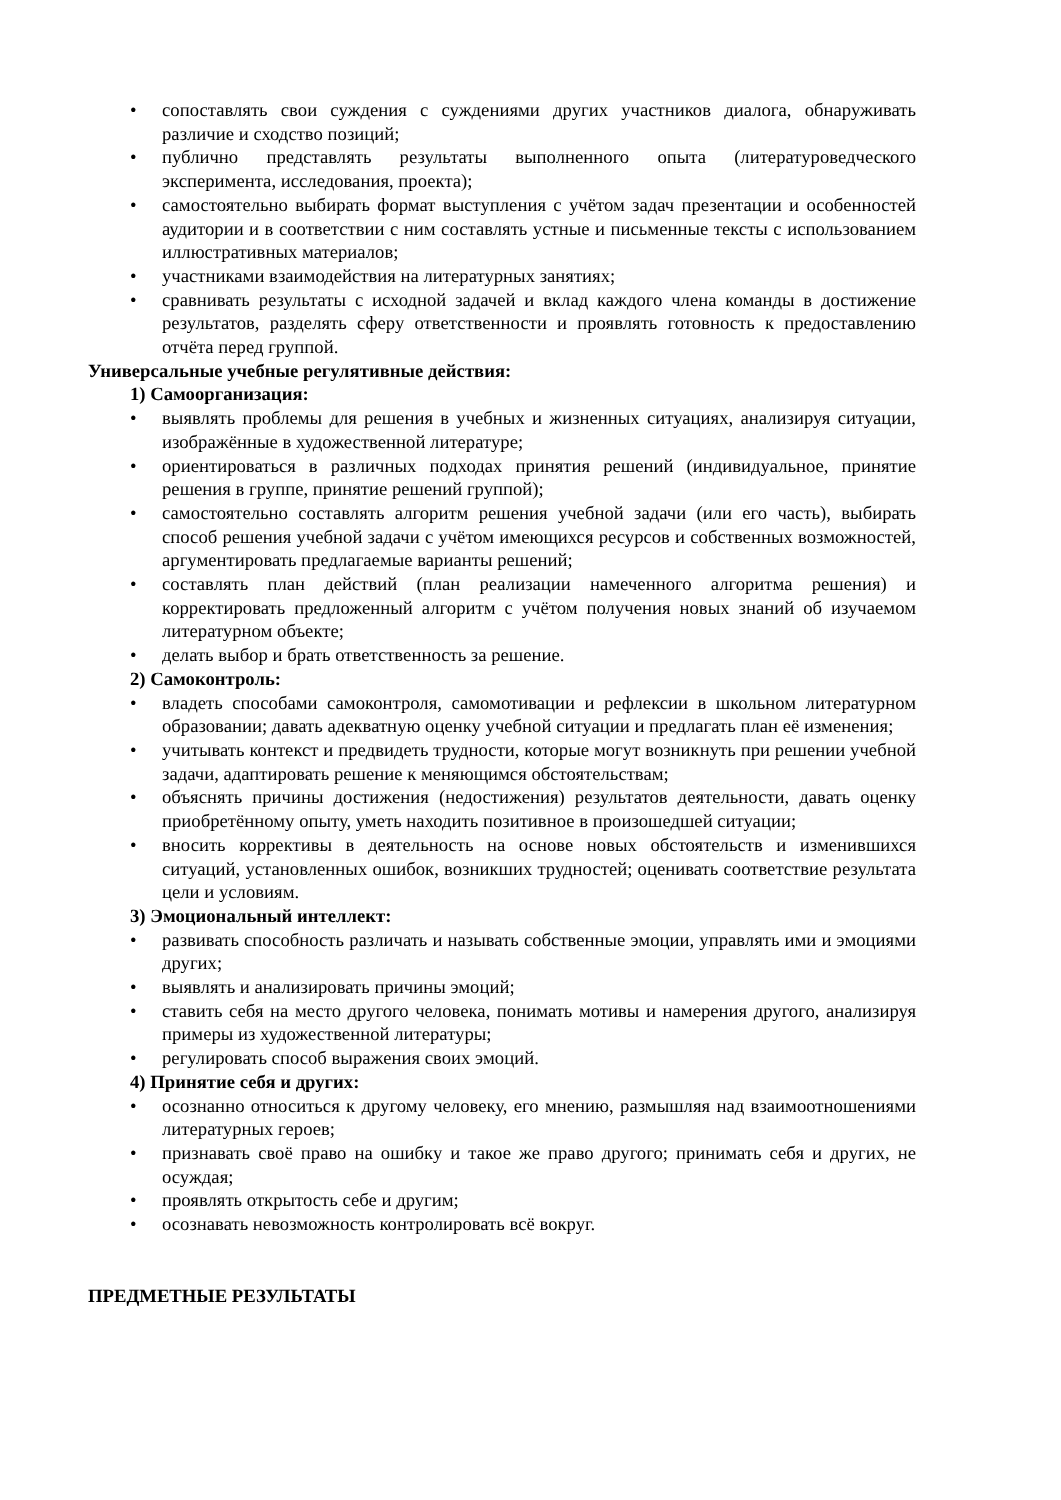• сопоставлять свои суждения с суждениями других участников диалога, обнаруживать различие и сходство позиций;
• публично представлять результаты выполненного опыта (литературоведческого эксперимента, исследования, проекта);
• самостоятельно выбирать формат выступления с учётом задач презентации и особенностей аудитории и в соответствии с ним составлять устные и письменные тексты с использованием иллюстративных материалов;
• участниками взаимодействия на литературных занятиях;
• сравнивать результаты с исходной задачей и вклад каждого члена команды в достижение результатов, разделять сферу ответственности и проявлять готовность к предоставлению отчёта перед группой.
Универсальные учебные регулятивные действия:
1) Самоорганизация:
• выявлять проблемы для решения в учебных и жизненных ситуациях, анализируя ситуации, изображённые в художественной литературе;
• ориентироваться в различных подходах принятия решений (индивидуальное, принятие решения в группе, принятие решений группой);
• самостоятельно составлять алгоритм решения учебной задачи (или его часть), выбирать способ решения учебной задачи с учётом имеющихся ресурсов и собственных возможностей, аргументировать предлагаемые варианты решений;
• составлять план действий (план реализации намеченного алгоритма решения) и корректировать предложенный алгоритм с учётом получения новых знаний об изучаемом литературном объекте;
• делать выбор и брать ответственность за решение.
2) Самоконтроль:
• владеть способами самоконтроля, самомотивации и рефлексии в школьном литературном образовании; давать адекватную оценку учебной ситуации и предлагать план её изменения;
• учитывать контекст и предвидеть трудности, которые могут возникнуть при решении учебной задачи, адаптировать решение к меняющимся обстоятельствам;
• объяснять причины достижения (недостижения) результатов деятельности, давать оценку приобретённому опыту, уметь находить позитивное в произошедшей ситуации;
• вносить коррективы в деятельность на основе новых обстоятельств и изменившихся ситуаций, установленных ошибок, возникших трудностей; оценивать соответствие результата цели и условиям.
3) Эмоциональный интеллект:
• развивать способность различать и называть собственные эмоции, управлять ими и эмоциями других;
• выявлять и анализировать причины эмоций;
• ставить себя на место другого человека, понимать мотивы и намерения другого, анализируя примеры из художественной литературы;
• регулировать способ выражения своих эмоций.
4) Принятие себя и других:
• осознанно относиться к другому человеку, его мнению, размышляя над взаимоотношениями литературных героев;
• признавать своё право на ошибку и такое же право другого; принимать себя и других, не осуждая;
• проявлять открытость себе и другим;
• осознавать невозможность контролировать всё вокруг.
ПРЕДМЕТНЫЕ РЕЗУЛЬТАТЫ